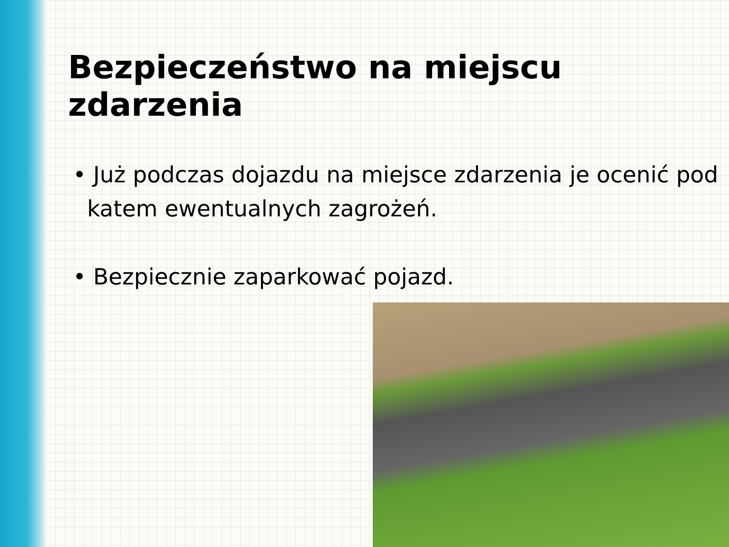Bezpieczeństwo na miejscu zdarzenia
• Już podczas dojazdu na miejsce zdarzenia je ocenić pod
katem ewentualnych zagrożeń.
• Bezpiecznie zaparkować pojazd.